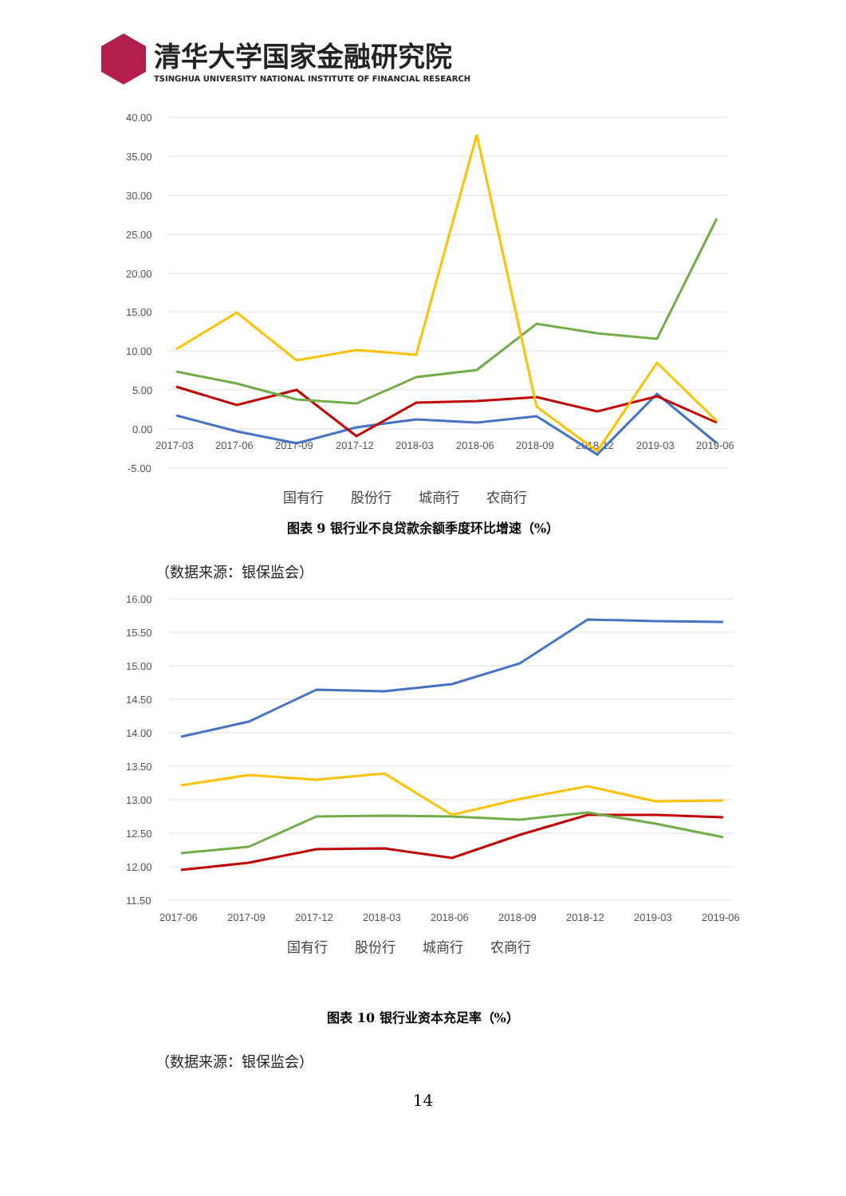清华大学国家金融研究院
TSINGHUA UNIVERSITY NATIONAL INSTITUTE OF FINANCIAL RESEARCH
40.00
35.00
30.00
25.00
20.00
15.00
10.00
5.00
0.00
-5.00
2017-03
2017-06
2017-09
2017-12
2018-03
2018-06
2018-09
2018-12
2019-03
2019-06
国有行　　股份行　　城商行　　农商行
图表 9 银行业不良贷款余额季度环比增速（%）
（数据来源：银保监会）
16.00
15.50
15.00
14.50
14.00
13.50
13.00
12.50
12.00
11.50
2017-06
2017-09
2017-12
2018-03
2018-06
2018-09
2018-12
2019-03
2019-06
国有行　　股份行　　城商行　　农商行
图表 10 银行业资本充足率（%）
（数据来源：银保监会）
14